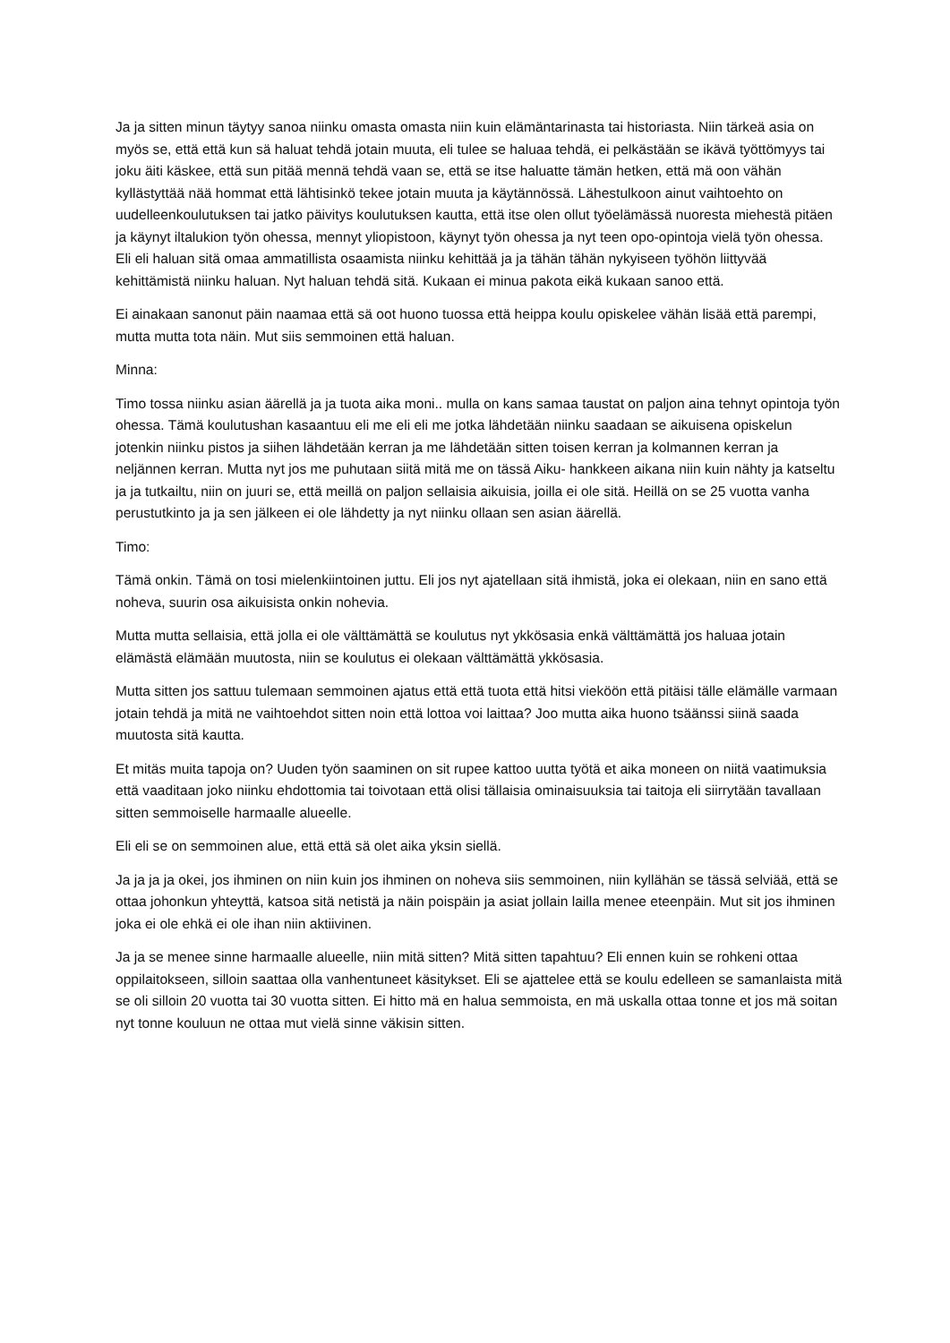Ja ja sitten minun täytyy sanoa niinku omasta omasta niin kuin elämäntarinasta tai historiasta. Niin tärkeä asia on myös se, että että kun sä haluat tehdä jotain muuta, eli tulee se haluaa tehdä, ei pelkästään se ikävä työttömyys tai joku äiti käskee, että sun pitää mennä tehdä vaan se, että se itse haluatte tämän hetken, että mä oon vähän kyllästyttää nää hommat että lähtisinkö tekee jotain muuta ja käytännössä. Lähestulkoon ainut vaihtoehto on uudelleenkoulutuksen tai jatko päivitys koulutuksen kautta, että itse olen ollut työelämässä nuoresta miehestä pitäen ja käynyt iltalukion työn ohessa, mennyt yliopistoon, käynyt työn ohessa ja nyt teen opo-opintoja vielä työn ohessa. Eli eli haluan sitä omaa ammatillista osaamista niinku kehittää ja ja tähän tähän nykyiseen työhön liittyvää kehittämistä niinku haluan. Nyt haluan tehdä sitä. Kukaan ei minua pakota eikä kukaan sanoo että.
Ei ainakaan sanonut päin naamaa että sä oot huono tuossa että heippa koulu opiskelee vähän lisää että parempi, mutta mutta tota näin. Mut siis semmoinen että haluan.
Minna:
Timo tossa niinku asian äärellä ja ja tuota aika moni.. mulla on kans samaa taustat on paljon aina tehnyt opintoja työn ohessa. Tämä koulutushan kasaantuu eli me eli eli me jotka lähdetään niinku saadaan se aikuisena opiskelun jotenkin niinku pistos ja siihen lähdetään kerran ja me lähdetään sitten toisen kerran ja kolmannen kerran ja neljännen kerran. Mutta nyt jos me puhutaan siitä mitä me on tässä Aiku- hankkeen aikana niin kuin nähty ja katseltu ja ja tutkailtu, niin on juuri se, että meillä on paljon sellaisia aikuisia, joilla ei ole sitä. Heillä on se 25 vuotta vanha perustutkinto ja ja sen jälkeen ei ole lähdetty ja nyt niinku ollaan sen asian äärellä.
Timo:
Tämä onkin. Tämä on tosi mielenkiintoinen juttu. Eli jos nyt ajatellaan sitä ihmistä, joka ei olekaan, niin en sano että noheva, suurin osa aikuisista onkin nohevia.
Mutta mutta sellaisia, että jolla ei ole välttämättä se koulutus nyt ykkösasia enkä välttämättä jos haluaa jotain elämästä elämään muutosta, niin se koulutus ei olekaan välttämättä ykkösasia.
Mutta sitten jos sattuu tulemaan semmoinen ajatus että että tuota että hitsi vieköön että pitäisi tälle elämälle varmaan jotain tehdä ja mitä ne vaihtoehdot sitten noin että lottoa voi laittaa? Joo mutta aika huono tsäänssi siinä saada muutosta sitä kautta.
Et mitäs muita tapoja on? Uuden työn saaminen on sit rupee kattoo uutta työtä et aika moneen on niitä vaatimuksia että vaaditaan joko niinku ehdottomia tai toivotaan että olisi tällaisia ominaisuuksia tai taitoja eli siirrytään tavallaan sitten semmoiselle harmaalle alueelle.
Eli eli se on semmoinen alue, että että sä olet aika yksin siellä.
Ja ja ja ja okei, jos ihminen on niin kuin jos ihminen on noheva siis semmoinen, niin kyllähän se tässä selviää, että se ottaa johonkun yhteyttä, katsoa sitä netistä ja näin poispäin ja asiat jollain lailla menee eteenpäin. Mut sit jos ihminen joka ei ole ehkä ei ole ihan niin aktiivinen.
Ja ja se menee sinne harmaalle alueelle, niin mitä sitten? Mitä sitten tapahtuu? Eli ennen kuin se rohkeni ottaa oppilaitokseen, silloin saattaa olla vanhentuneet käsitykset. Eli se ajattelee että se koulu edelleen se samanlaista mitä se oli silloin 20 vuotta tai 30 vuotta sitten. Ei hitto mä en halua semmoista, en mä uskalla ottaa tonne et jos mä soitan nyt tonne kouluun ne ottaa mut vielä sinne väkisin sitten.